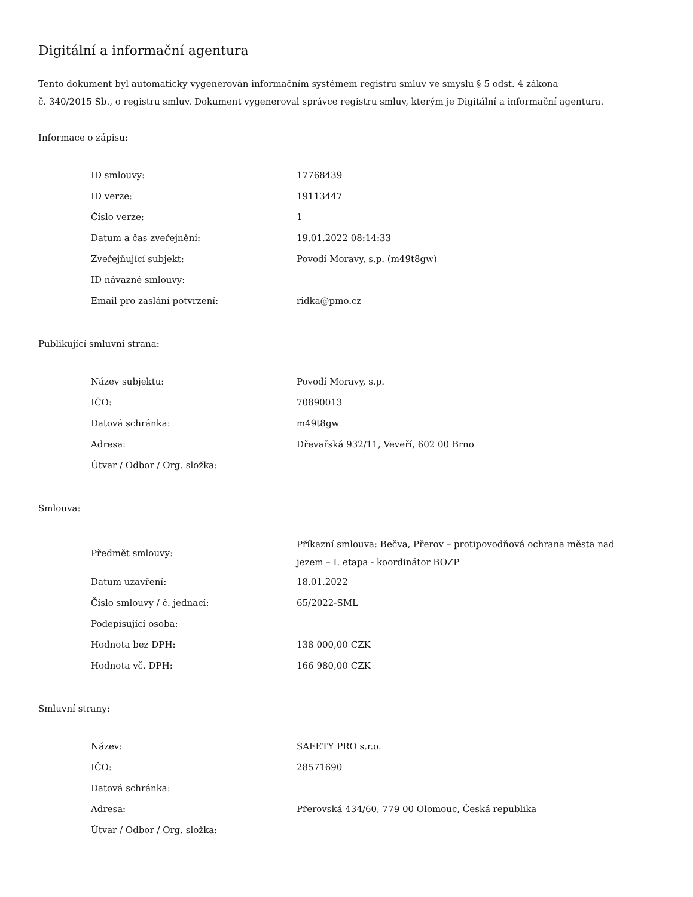Digitální a informační agentura
Tento dokument byl automaticky vygenerován informačním systémem registru smluv ve smyslu § 5 odst. 4 zákona
č. 340/2015 Sb., o registru smluv. Dokument vygeneroval správce registru smluv, kterým je Digitální a informační agentura.
Informace o zápisu:
| ID smlouvy: | 17768439 |
| ID verze: | 19113447 |
| Číslo verze: | 1 |
| Datum a čas zveřejnění: | 19.01.2022 08:14:33 |
| Zveřejňující subjekt: | Povodí Moravy, s.p. (m49t8gw) |
| ID návazné smlouvy: | |
| Email pro zaslání potvrzení: | ridka@pmo.cz |
Publikující smluvní strana:
| Název subjektu: | Povodí Moravy, s.p. |
| IČO: | 70890013 |
| Datová schránka: | m49t8gw |
| Adresa: | Dřevařská 932/11, Veveří, 602 00 Brno |
| Útvar / Odbor / Org. složka: | |
Smlouva:
| Předmět smlouvy: | Příkazní smlouva: Bečva, Přerov – protipovodňová ochrana města nad jezem – I. etapa - koordinátor BOZP |
| Datum uzavření: | 18.01.2022 |
| Číslo smlouvy / č. jednací: | 65/2022-SML |
| Podepisující osoba: | |
| Hodnota bez DPH: | 138 000,00 CZK |
| Hodnota vč. DPH: | 166 980,00 CZK |
Smluvní strany:
| Název: | SAFETY PRO s.r.o. |
| IČO: | 28571690 |
| Datová schránka: | |
| Adresa: | Přerovská 434/60, 779 00 Olomouc, Česká republika |
| Útvar / Odbor / Org. složka: | |